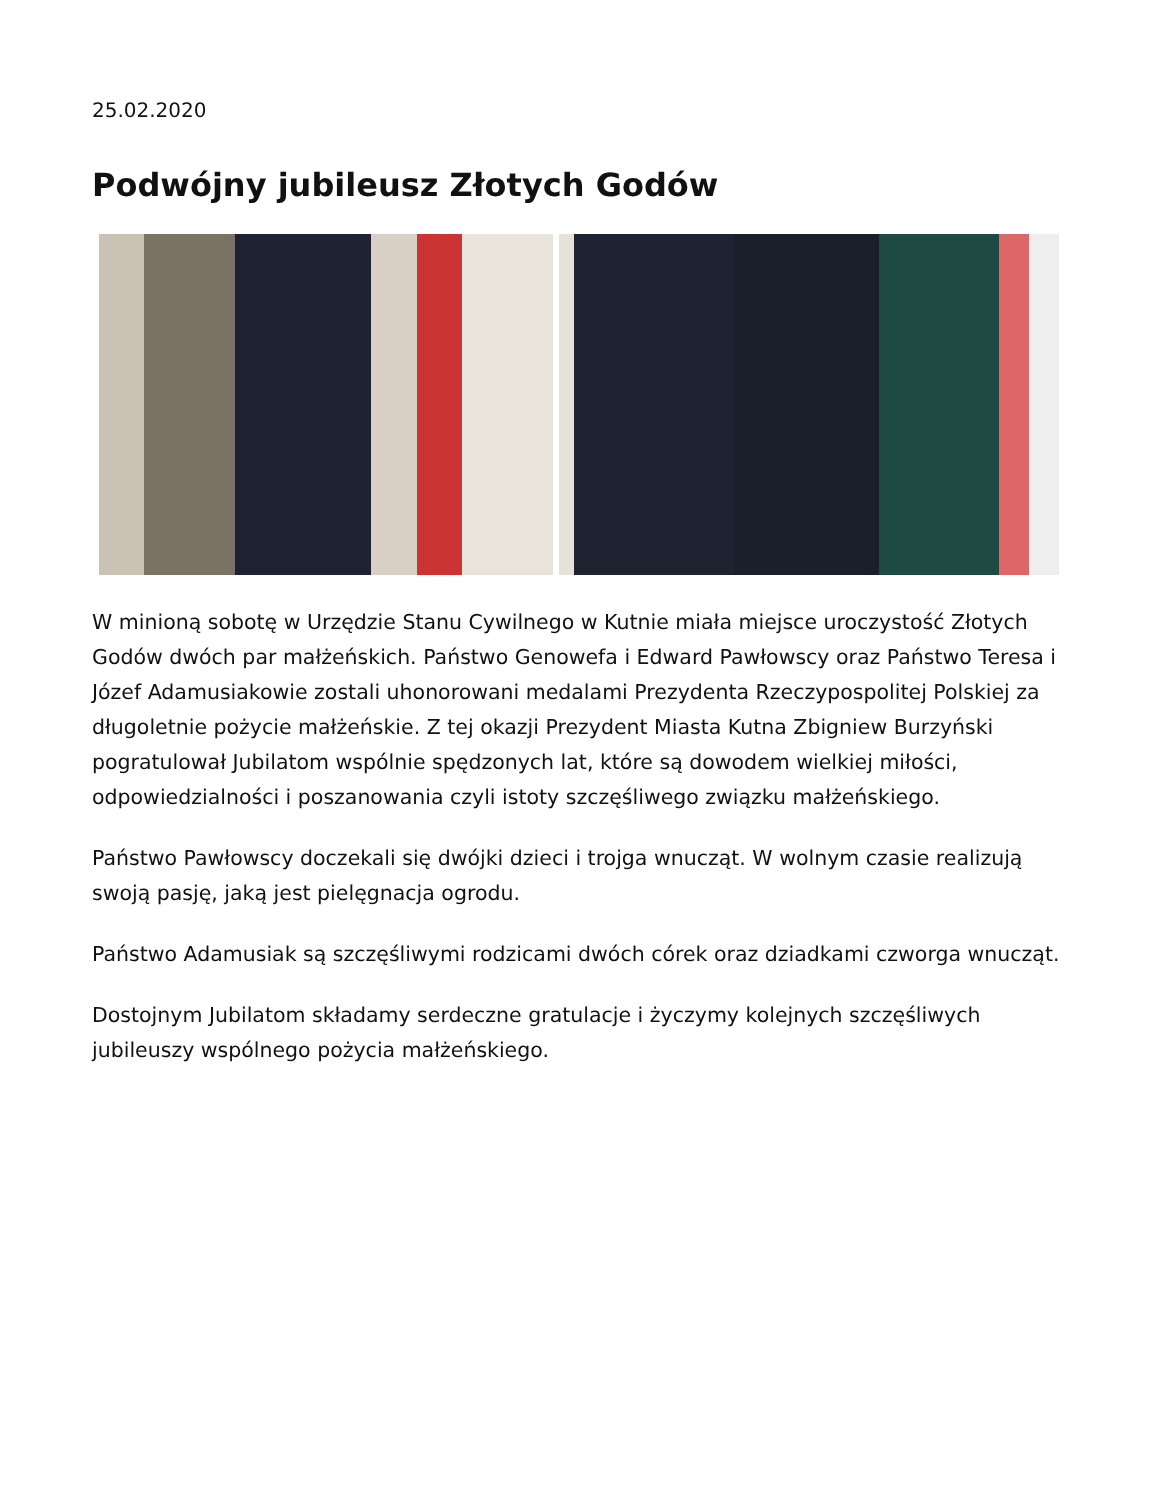25.02.2020
Podwójny jubileusz Złotych Godów
W minioną sobotę w Urzędzie Stanu Cywilnego w Kutnie miała miejsce uroczystość Złotych Godów dwóch par małżeńskich. Państwo Genowefa i Edward Pawłowscy oraz Państwo Teresa i Józef Adamusiakowie zostali uhonorowani medalami Prezydenta Rzeczypospolitej Polskiej za długoletnie pożycie małżeńskie. Z tej okazji Prezydent Miasta Kutna Zbigniew Burzyński pogratulował Jubilatom wspólnie spędzonych lat, które są dowodem wielkiej miłości, odpowiedzialności i poszanowania czyli istoty szczęśliwego związku małżeńskiego.
Państwo Pawłowscy doczekali się dwójki dzieci i trojga wnucząt. W wolnym czasie realizują swoją pasję, jaką jest pielęgnacja ogrodu.
Państwo Adamusiak są szczęśliwymi rodzicami dwóch córek oraz dziadkami czworga wnucząt.
Dostojnym Jubilatom składamy serdeczne gratulacje i życzymy kolejnych szczęśliwych jubileuszy wspólnego pożycia małżeńskiego.